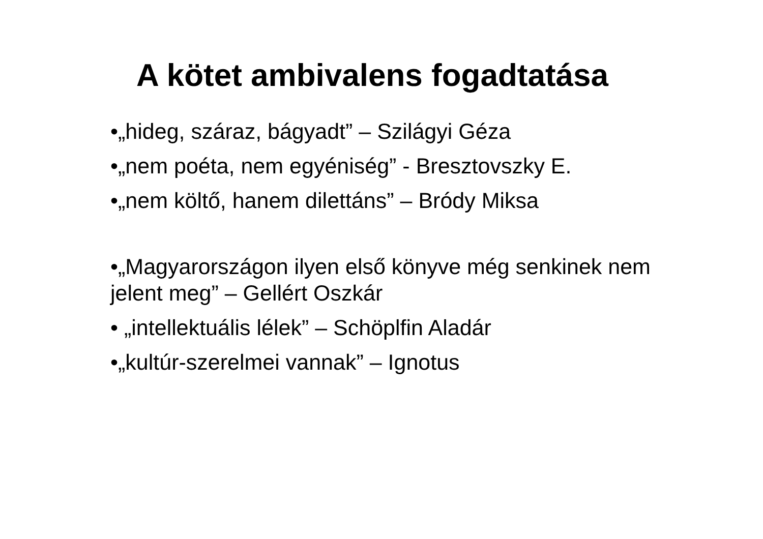A kötet ambivalens fogadtatása
•„hideg, száraz, bágyadt” – Szilágyi Géza
•„nem poéta, nem egyéniség” - Bresztovszky E.
•„nem költő, hanem dilettáns” – Bródy Miksa
•„Magyarországon ilyen első könyve még senkinek nem jelent meg” – Gellért Oszkár
• „intellektuális lélek” – Schöplfin Aladár
•„kultúr-szerelmei vannak” – Ignotus